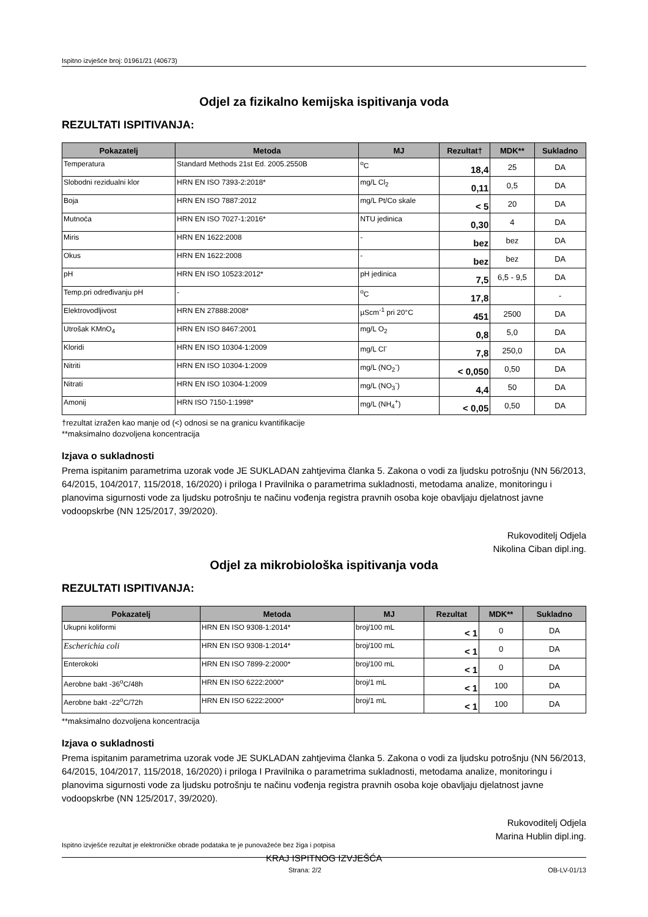Ispitno izvješće broj: 01961/21 (40673)
Odjel za fizikalno kemijska ispitivanja voda
REZULTATI ISPITIVANJA:
| Pokazatelj | Metoda | MJ | Rezultat† | MDK** | Sukladno |
| --- | --- | --- | --- | --- | --- |
| Temperatura | Standard Methods 21st Ed. 2005.2550B | <sup>o</sup> C | 18,4 | 25 | DA |
| Slobodni rezidualni klor | HRN EN ISO 7393-2:2018* | mg/L Cl<sub>2</sub> | 0,11 | 0,5 | DA |
| Boja | HRN EN ISO 7887:2012 | mg/L Pt/Co skale | < 5 | 20 | DA |
| Mutnoća | HRN EN ISO 7027-1:2016* | NTU jedinica | 0,30 | 4 | DA |
| Miris | HRN EN 1622:2008 | - | bez | bez | DA |
| Okus | HRN EN 1622:2008 | - | bez | bez | DA |
| pH | HRN EN ISO 10523:2012* | pH jedinica | 7,5 | 6,5 - 9,5 | DA |
| Temp.pri određivanju pH | - | <sup>o</sup> C | 17,8 | | - |
| Elektrovodljivost | HRN EN 27888:2008* | µScm<sup>-1</sup> pri 20°C | 451 | 2500 | DA |
| Utrošak KMnO<sub>4</sub> | HRN EN ISO 8467:2001 | mg/L O<sub>2</sub> | 0,8 | 5,0 | DA |
| Kloridi | HRN EN ISO 10304-1:2009 | mg/L Cl<sup>-</sup> | 7,8 | 250,0 | DA |
| Nitriti | HRN EN ISO 10304-1:2009 | mg/L (NO<sub>2</sub><sup>-</sup>) | < 0,050 | 0,50 | DA |
| Nitrati | HRN EN ISO 10304-1:2009 | mg/L (NO<sub>3</sub><sup>-</sup>) | 4,4 | 50 | DA |
| Amonij | HRN ISO 7150-1:1998* | mg/L (NH<sub>4</sub><sup>+</sup>) | < 0,05 | 0,50 | DA |
†rezultat izražen kao manje od (<) odnosi se na granicu kvantifikacije
**maksimalno dozvoljena koncentracija
Izjava o sukladnosti
Prema ispitanim parametrima uzorak vode JE SUKLADAN zahtjevima članka 5. Zakona o vodi za ljudsku potrošnju (NN 56/2013, 64/2015, 104/2017, 115/2018, 16/2020) i priloga I Pravilnika o parametrima sukladnosti, metodama analize, monitoringu i planovima sigurnosti vode za ljudsku potrošnju te načinu vođenja registra pravnih osoba koje obavljaju djelatnost javne vodoopskrbe (NN 125/2017, 39/2020).
Rukovoditelj Odjela
Nikolina Ciban dipl.ing.
Odjel za mikrobiološka ispitivanja voda
REZULTATI ISPITIVANJA:
| Pokazatelj | Metoda | MJ | Rezultat | MDK** | Sukladno |
| --- | --- | --- | --- | --- | --- |
| Ukupni koliformi | HRN EN ISO 9308-1:2014* | broj/100 mL | < 1 | 0 | DA |
| Escherichia coli | HRN EN ISO 9308-1:2014* | broj/100 mL | < 1 | 0 | DA |
| Enterokoki | HRN EN ISO 7899-2:2000* | broj/100 mL | < 1 | 0 | DA |
| Aerobne bakt -36<sup>o</sup>C/48h | HRN EN ISO 6222:2000* | broj/1 mL | < 1 | 100 | DA |
| Aerobne bakt -22<sup>o</sup>C/72h | HRN EN ISO 6222:2000* | broj/1 mL | < 1 | 100 | DA |
**maksimalno dozvoljena koncentracija
Izjava o sukladnosti
Prema ispitanim parametrima uzorak vode JE SUKLADAN zahtjevima članka 5. Zakona o vodi za ljudsku potrošnju (NN 56/2013, 64/2015, 104/2017, 115/2018, 16/2020) i priloga I Pravilnika o parametrima sukladnosti, metodama analize, monitoringu i planovima sigurnosti vode za ljudsku potrošnju te načinu vođenja registra pravnih osoba koje obavljaju djelatnost javne vodoopskrbe (NN 125/2017, 39/2020).
Rukovoditelj Odjela
Marina Hublin dipl.ing.
KRAJ ISPITNOG IZVJEŠĆA
Ispitno izvješće rezultat je elektroničke obrade podataka te je punovažeće bez žiga i potpisa
Strana: 2/2 OB-LV-01/13